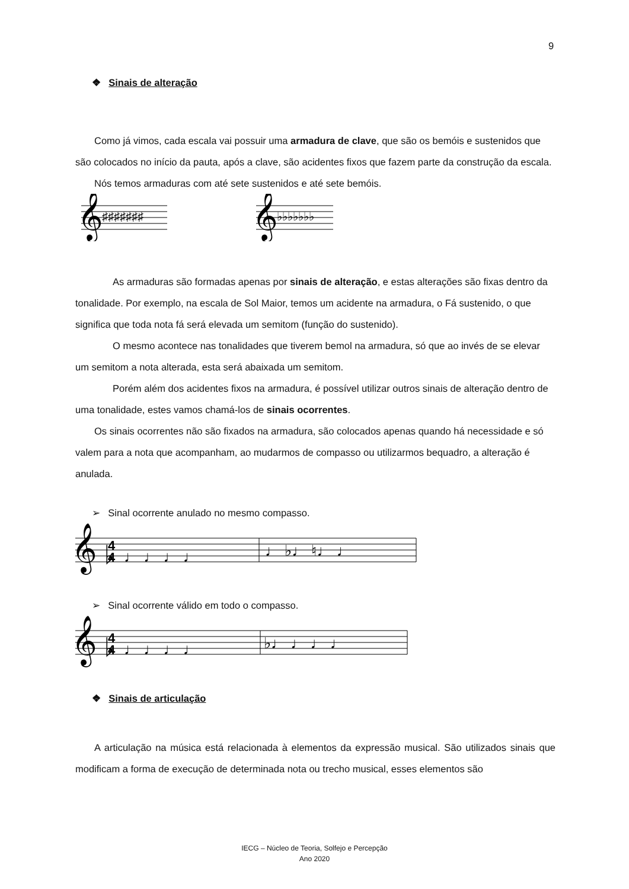9
❖ Sinais de alteração
Como já vimos, cada escala vai possuir uma armadura de clave, que são os bemóis e sustenidos que são colocados no início da pauta, após a clave, são acidentes fixos que fazem parte da construção da escala.
Nós temos armaduras com até sete sustenidos e até sete bemóis.
𝄞
♯♯♯♯♯♯♯
𝄞
♭♭♭♭♭♭♭
As armaduras são formadas apenas por sinais de alteração, e estas alterações são fixas dentro da tonalidade. Por exemplo, na escala de Sol Maior, temos um acidente na armadura, o Fá sustenido, o que significa que toda nota fá será elevada um semitom (função do sustenido).
O mesmo acontece nas tonalidades que tiverem bemol na armadura, só que ao invés de se elevar um semitom a nota alterada, esta será abaixada um semitom.
Porém além dos acidentes fixos na armadura, é possível utilizar outros sinais de alteração dentro de uma tonalidade, estes vamos chamá-los de sinais ocorrentes.
Os sinais ocorrentes não são fixados na armadura, são colocados apenas quando há necessidade e só valem para a nota que acompanham, ao mudarmos de compasso ou utilizarmos bequadro, a alteração é anulada.
➢ Sinal ocorrente anulado no mesmo compasso.
𝄞 ♭
4
4
♩ ♩ ♩ ♩
♩ ♭♩ ♮♩ ♩
➢ Sinal ocorrente válido em todo o compasso.
𝄞 ♭
4
4
♩ ♩ ♩ ♩
♭♩ ♩ ♩ ♩
❖ Sinais de articulação
A articulação na música está relacionada à elementos da expressão musical. São utilizados sinais que modificam a forma de execução de determinada nota ou trecho musical, esses elementos são
IECG – Núcleo de Teoria, Solfejo e Percepção
Ano 2020